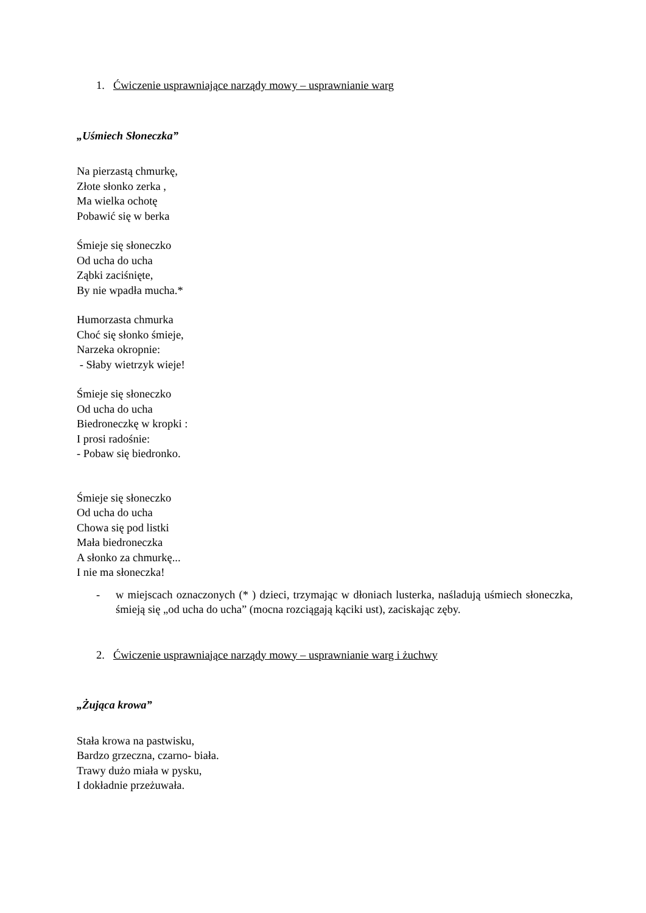1. Ćwiczenie usprawniające narządy mowy – usprawnianie warg
„Uśmiech Słoneczka”
Na pierzastą chmurkę,
Złote słonko zerka ,
Ma wielka ochotę
Pobawić się w berka
Śmieje się słoneczko
Od ucha do ucha
Ząbki zaciśnięte,
By nie wpadła mucha.*
Humorzasta chmurka
Choć się słonko śmieje,
Narzeka okropnie:
- Słaby wietrzyk wieje!
Śmieje się słoneczko
Od ucha do ucha
Biedroneczkę w kropki :
I prosi radośnie:
- Pobaw się biedronko.
Śmieje się słoneczko
Od ucha do ucha
Chowa się pod listki
Mała biedroneczka
A słonko za chmurkę...
I nie ma słoneczka!
- w miejscach oznaczonych (* ) dzieci, trzymając w dłoniach lusterka, naśladują uśmiech słoneczka, śmieją się „od ucha do ucha” (mocna rozciągają kąciki ust), zaciskając zęby.
2. Ćwiczenie usprawniające narządy mowy – usprawnianie warg i żuchwy
„Żująca krowa”
Stała krowa na pastwisku,
Bardzo grzeczna, czarno- biała.
Trawy dużo miała w pysku,
I dokładnie przeżuwała.